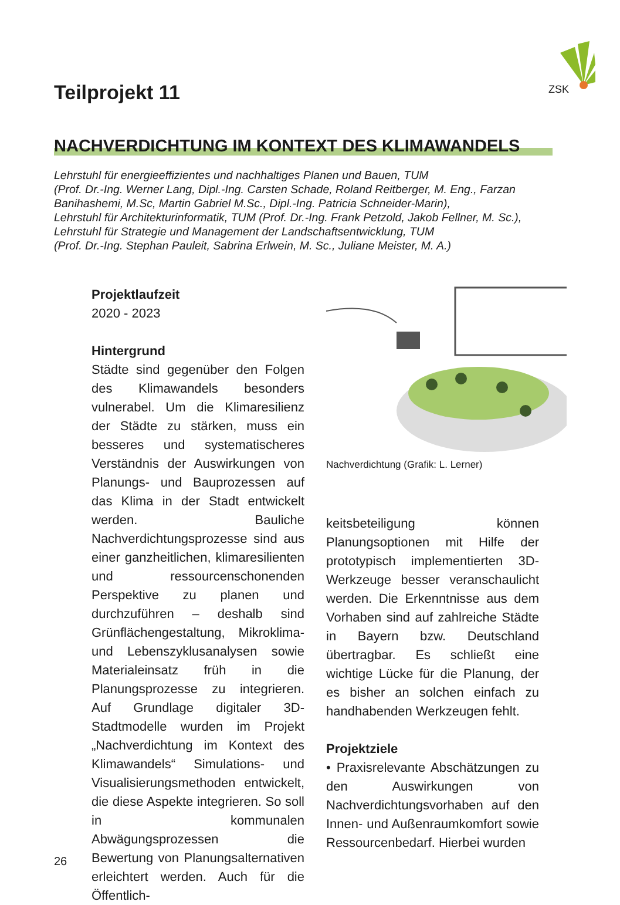ZSK
Teilprojekt 11
NACHVERDICHTUNG IM KONTEXT DES KLIMAWANDELS
Lehrstuhl für energieeffizientes und nachhaltiges Planen und Bauen, TUM
(Prof. Dr.-Ing. Werner Lang, Dipl.-Ing. Carsten Schade, Roland Reitberger, M. Eng., Farzan Banihashemi, M.Sc, Martin Gabriel M.Sc., Dipl.-Ing. Patricia Schneider-Marin),
Lehrstuhl für Architekturinformatik, TUM (Prof. Dr.-Ing. Frank Petzold, Jakob Fellner, M. Sc.),
Lehrstuhl für Strategie und Management der Landschaftsentwicklung, TUM
(Prof. Dr.-Ing. Stephan Pauleit, Sabrina Erlwein, M. Sc., Juliane Meister, M. A.)
Projektlaufzeit
2020 - 2023
Hintergrund
Städte sind gegenüber den Folgen des Klimawandels besonders vulnerabel. Um die Klimaresilienz der Städte zu stärken, muss ein besseres und systematischeres Verständnis der Auswirkungen von Planungs- und Bauprozessen auf das Klima in der Stadt entwickelt werden. Bauliche Nachverdichtungsprozesse sind aus einer ganzheitlichen, klimaresilienten und ressourcenschonenden Perspektive zu planen und durchzuführen – deshalb sind Grünflächengestaltung, Mikroklima- und Lebenszyklusanalysen sowie Materialeinsatz früh in die Planungsprozesse zu integrieren. Auf Grundlage digitaler 3D-Stadtmodelle wurden im Projekt „Nachverdichtung im Kontext des Klimawandels“ Simulations- und Visualisierungsmethoden entwickelt, die diese Aspekte integrieren. So soll in kommunalen Abwägungsprozessen die Bewertung von Planungsalternativen erleichtert werden. Auch für die Öffentlich-
Nachverdichtung (Grafik: L. Lerner)
keitsbeteiligung können Planungsoptionen mit Hilfe der prototypisch implementierten 3D-Werkzeuge besser veranschaulicht werden. Die Erkenntnisse aus dem Vorhaben sind auf zahlreiche Städte in Bayern bzw. Deutschland übertragbar. Es schließt eine wichtige Lücke für die Planung, der es bisher an solchen einfach zu handhabenden Werkzeugen fehlt.
Projektziele
• Praxisrelevante Abschätzungen zu den Auswirkungen von Nachverdichtungsvorhaben auf den Innen- und Außenraumkomfort sowie Ressourcenbedarf. Hierbei wurden
26